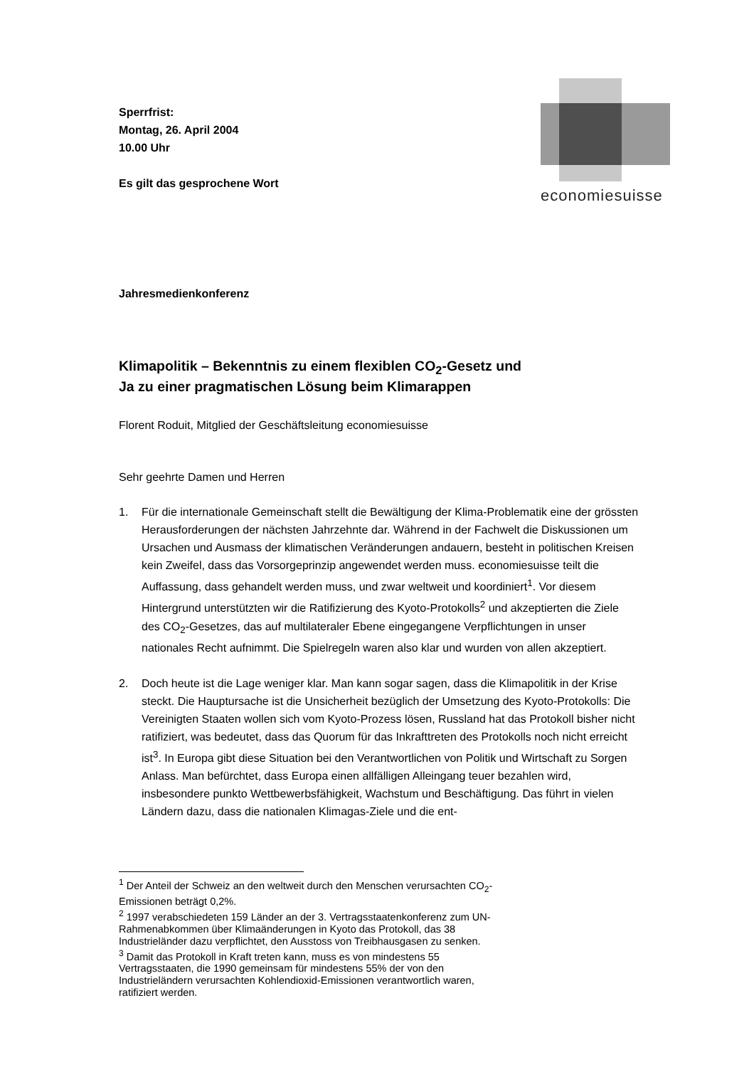economiesuisse
Sperrfrist:
Montag, 26. April 2004
10.00 Uhr
Es gilt das gesprochene Wort
Jahresmedienkonferenz
Klimapolitik – Bekenntnis zu einem flexiblen CO<sub>2</sub>-Gesetz und
Ja zu einer pragmatischen Lösung beim Klimarappen
Florent Roduit, Mitglied der Geschäftsleitung economiesuisse
Sehr geehrte Damen und Herren
1. Für die internationale Gemeinschaft stellt die Bewältigung der Klima-Problematik eine der grössten Herausforderungen der nächsten Jahrzehnte dar. Während in der Fachwelt die Diskussionen um Ursachen und Ausmass der klimatischen Veränderungen andauern, besteht in politischen Kreisen kein Zweifel, dass das Vorsorgeprinzip angewendet werden muss. economiesuisse teilt die Auffassung, dass gehandelt werden muss, und zwar weltweit und koordiniert<sup>1</sup>. Vor diesem Hintergrund unterstützten wir die Ratifizierung des Kyoto-Protokolls<sup>2</sup> und akzeptierten die Ziele des CO<sub>2</sub>-Gesetzes, das auf multilateraler Ebene eingegangene Verpflichtungen in unser nationales Recht aufnimmt. Die Spielregeln waren also klar und wurden von allen akzeptiert.
2. Doch heute ist die Lage weniger klar. Man kann sogar sagen, dass die Klimapolitik in der Krise steckt. Die Hauptursache ist die Unsicherheit bezüglich der Umsetzung des Kyoto-Protokolls: Die Vereinigten Staaten wollen sich vom Kyoto-Prozess lösen, Russland hat das Protokoll bisher nicht ratifiziert, was bedeutet, dass das Quorum für das Inkrafttreten des Protokolls noch nicht erreicht ist<sup>3</sup>. In Europa gibt diese Situation bei den Verantwortlichen von Politik und Wirtschaft zu Sorgen Anlass. Man befürchtet, dass Europa einen allfälligen Alleingang teuer bezahlen wird, insbesondere punkto Wettbewerbsfähigkeit, Wachstum und Beschäftigung. Das führt in vielen Ländern dazu, dass die nationalen Klimagas-Ziele und die ent-
<sup>1</sup> Der Anteil der Schweiz an den weltweit durch den Menschen verursachten CO<sub>2</sub>-Emissionen beträgt 0,2%.
<sup>2</sup> 1997 verabschiedeten 159 Länder an der 3. Vertragsstaatenkonferenz zum UN-Rahmenabkommen über Klimaänderungen in Kyoto das Protokoll, das 38 Industrieländer dazu verpflichtet, den Ausstoss von Treibhausgasen zu senken.
<sup>3</sup> Damit das Protokoll in Kraft treten kann, muss es von mindestens 55 Vertragsstaaten, die 1990 gemeinsam für mindestens 55% der von den Industrieländern verursachten Kohlendioxid-Emissionen verantwortlich waren, ratifiziert werden.